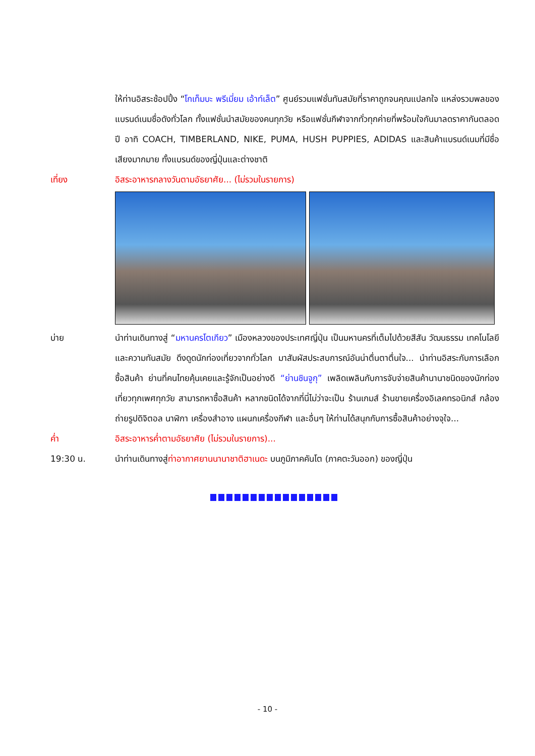ให้ท่านอิสระช้อปปิ้ง “โกเท็มบะ พรีเมี่ยม เอ้าท์เล็ต” ศูนย์รวมแฟชั่นทันสมัยที่ราคาถูกจนคุณแปลกใจ แหล่งรวมพลของแบรนด์เนมชื่อดังทั่วโลก ทั้งแฟชั่นนำสมัยของคนทุกวัย หรือแฟชั่นกีฬาจากทั่วทุกค่ายที่พร้อมใจกันมาลดราคากันตลอดปี อาทิ COACH, TIMBERLAND, NIKE, PUMA, HUSH PUPPIES, ADIDAS และสินค้าแบรนด์เนมที่มีชื่อเสียงมากมาย ทั้งแบรนด์ของญี่ปุ่นและต่างชาติ
เที่ยง อิสระอาหารกลางวันตามอัธยาศัย... (ไม่รวมในรายการ)
บ่าย นำท่านเดินทางสู่ “มหานครโตเกียว” เมืองหลวงของประเทศญี่ปุ่น เป็นมหานครที่เต็มไปด้วยสีสัน วัฒนธรรม เทคโนโลยี และความทันสมัย ดึงดูดนักท่องเที่ยวจากทั่วโลก มาสัมผัสประสบการณ์อันน่าตื่นตาตื่นใจ... นำท่านอิสระกับการเลือกซื้อสินค้า ย่านที่คนไทยคุ้นเคยและรู้จักเป็นอย่างดี “ย่านชินจูกุ” เพลิดเพลินกับการจับจ่ายสินค้านานาชนิดของนักท่องเที่ยวทุกเพศทุกวัย สามารถหาซื้อสินค้า หลากชนิดได้จากที่นี่ไม่ว่าจะเป็น ร้านเกมส์ ร้านขายเครื่องอิเลคทรอนิกส์ กล้องถ่ายรูปดิจิตอล นาฬิกา เครื่องสำอาง แผนกเครื่องกีฬา และอื่นๆ ให้ท่านได้สนุกกับการซื้อสินค้าอย่างจุใจ...
ค่ำ อิสระอาหารค่ำตามอัธยาศัย (ไม่รวมในรายการ)...
19:30 น. นำท่านเดินทางสู่ท่าอากาศยานนานาชาติฮาเนดะ บนภูมิภาคคันโต (ภาคตะวันออก) ของญี่ปุ่น
- 10 -